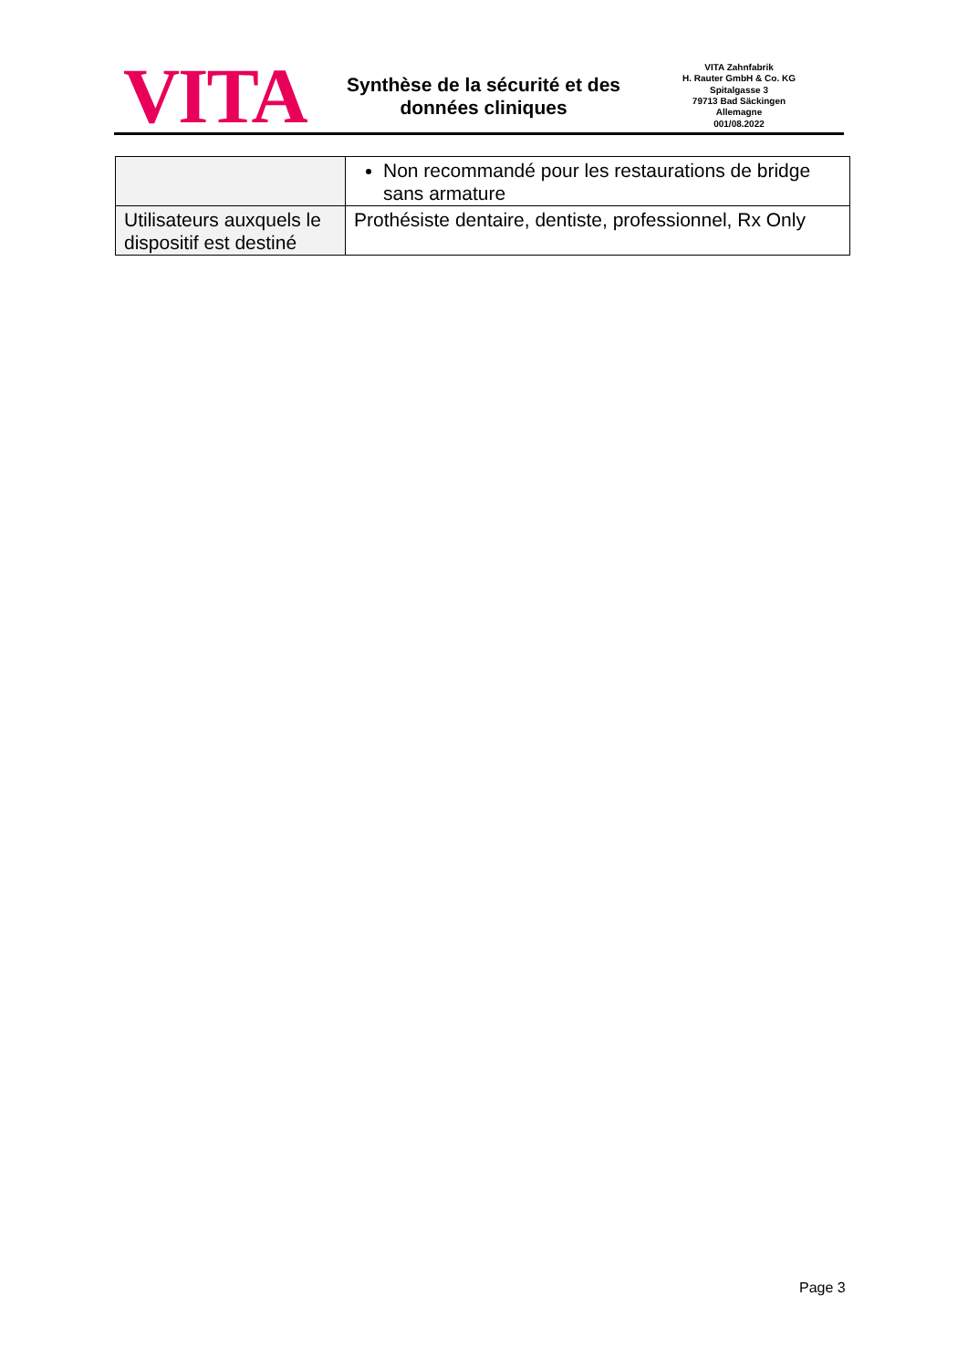VITA
Synthèse de la sécurité et des données cliniques
VITA Zahnfabrik
H. Rauter GmbH & Co. KG
Spitalgasse 3
79713 Bad Säckingen
Allemagne
001/08.2022
| | Non recommandé pour les restaurations de bridge sans armature |
| Utilisateurs auxquels le dispositif est destiné | Prothésiste dentaire, dentiste, professionnel, Rx Only |
Page 3